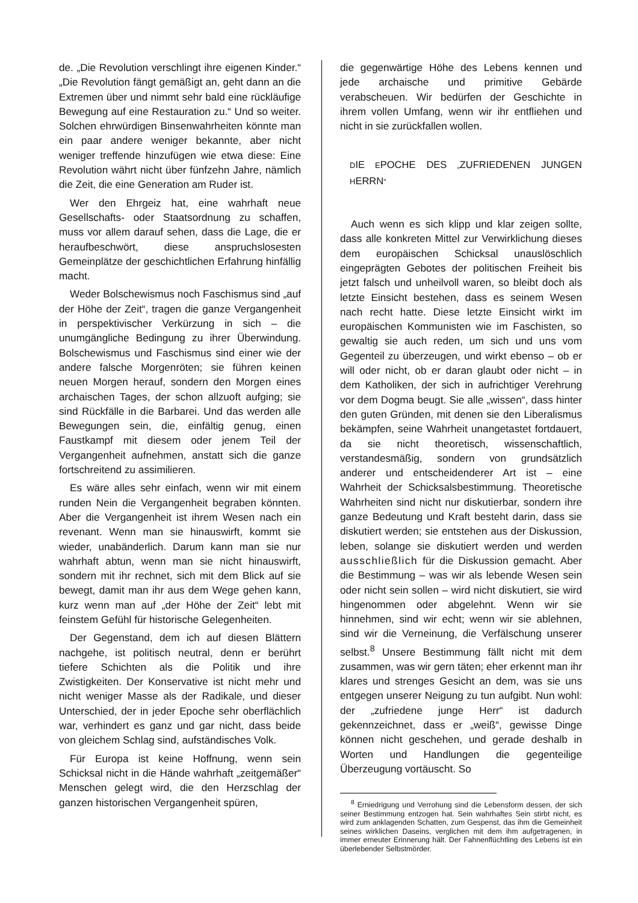de. „Die Revolution verschlingt ihre eigenen Kinder.“ „Die Revolution fängt gemäßigt an, geht dann an die Extremen über und nimmt sehr bald eine rückläufige Bewegung auf eine Restauration zu.“ Und so weiter. Solchen ehrwürdigen Binsenwahrheiten könnte man ein paar andere weniger bekannte, aber nicht weniger treffende hinzufügen wie etwa diese: Eine Revolution währt nicht über fünfzehn Jahre, nämlich die Zeit, die eine Generation am Ruder ist.
Wer den Ehrgeiz hat, eine wahrhaft neue Gesellschafts- oder Staatsordnung zu schaffen, muss vor allem darauf sehen, dass die Lage, die er heraufbeschwört, diese anspruchslosesten Gemeinplätze der geschichtlichen Erfahrung hinfällig macht.
Weder Bolschewismus noch Faschismus sind „auf der Höhe der Zeit“, tragen die ganze Vergangenheit in perspektivischer Verkürzung in sich – die unumgängliche Bedingung zu ihrer Überwindung. Bolschewismus und Faschismus sind einer wie der andere falsche Morgenröten; sie führen keinen neuen Morgen herauf, sondern den Morgen eines archaischen Tages, der schon allzuoft aufging; sie sind Rückfälle in die Barbarei. Und das werden alle Bewegungen sein, die, einfältig genug, einen Faustkampf mit diesem oder jenem Teil der Vergangenheit aufnehmen, anstatt sich die ganze fortschreitend zu assimilieren.
Es wäre alles sehr einfach, wenn wir mit einem runden Nein die Vergangenheit begraben könnten. Aber die Vergangenheit ist ihrem Wesen nach ein revenant. Wenn man sie hinauswirft, kommt sie wieder, unabänderlich. Darum kann man sie nur wahrhaft abtun, wenn man sie nicht hinauswirft, sondern mit ihr rechnet, sich mit dem Blick auf sie bewegt, damit man ihr aus dem Wege gehen kann, kurz wenn man auf „der Höhe der Zeit“ lebt mit feinstem Gefühl für historische Gelegenheiten.
Der Gegenstand, dem ich auf diesen Blättern nachgehe, ist politisch neutral, denn er berührt tiefere Schichten als die Politik und ihre Zwistigkeiten. Der Konservative ist nicht mehr und nicht weniger Masse als der Radikale, und dieser Unterschied, der in jeder Epoche sehr oberflächlich war, verhindert es ganz und gar nicht, dass beide von gleichem Schlag sind, aufständisches Volk.
Für Europa ist keine Hoffnung, wenn sein Schicksal nicht in die Hände wahrhaft „zeitgemäßer“ Menschen gelegt wird, die den Herzschlag der ganzen historischen Vergangenheit spüren,
die gegenwärtige Höhe des Lebens kennen und jede archaische und primitive Gebärde verabscheuen. Wir bedürfen der Geschichte in ihrem vollen Umfang, wenn wir ihr entfliehen und nicht in sie zurückfallen wollen.
DIE EPOCHE DES „ZUFRIEDENEN JUNGEN HERRN“
Auch wenn es sich klipp und klar zeigen sollte, dass alle konkreten Mittel zur Verwirklichung dieses dem europäischen Schicksal unauslöschlich eingeprägten Gebotes der politischen Freiheit bis jetzt falsch und unheilvoll waren, so bleibt doch als letzte Einsicht bestehen, dass es seinem Wesen nach recht hatte. Diese letzte Einsicht wirkt im europäischen Kommunisten wie im Faschisten, so gewaltig sie auch reden, um sich und uns vom Gegenteil zu überzeugen, und wirkt ebenso – ob er will oder nicht, ob er daran glaubt oder nicht – in dem Katholiken, der sich in aufrichtiger Verehrung vor dem Dogma beugt. Sie alle „wissen“, dass hinter den guten Gründen, mit denen sie den Liberalismus bekämpfen, seine Wahrheit unangetastet fortdauert, da sie nicht theoretisch, wissenschaftlich, verstandesmäßig, sondern von grundsätzlich anderer und entscheidenderer Art ist – eine Wahrheit der Schicksalsbestimmung. Theoretische Wahrheiten sind nicht nur diskutierbar, sondern ihre ganze Bedeutung und Kraft besteht darin, dass sie diskutiert werden; sie entstehen aus der Diskussion, leben, solange sie diskutiert werden und werden ausschließlich für die Diskussion gemacht. Aber die Bestimmung – was wir als lebende Wesen sein oder nicht sein sollen – wird nicht diskutiert, sie wird hingenommen oder abgelehnt. Wenn wir sie hinnehmen, sind wir echt; wenn wir sie ablehnen, sind wir die Verneinung, die Verfälschung unserer selbst.<sup>8</sup> Unsere Bestimmung fällt nicht mit dem zusammen, was wir gern täten; eher erkennt man ihr klares und strenges Gesicht an dem, was sie uns entgegen unserer Neigung zu tun aufgibt. Nun wohl: der „zufriedene junge Herr“ ist dadurch gekennzeichnet, dass er „weiß“, gewisse Dinge können nicht geschehen, und gerade deshalb in Worten und Handlungen die gegenteilige Überzeugung vortäuscht. So
<sup>8</sup> Erniedrigung und Verrohung sind die Lebensform dessen, der sich seiner Bestimmung entzogen hat. Sein wahrhaftes Sein stirbt nicht, es wird zum anklagenden Schatten, zum Gespenst, das ihm die Gemeinheit seines wirklichen Daseins, verglichen mit dem ihm aufgetragenen, in immer erneuter Erinnerung hält. Der Fahnenflüchtling des Lebens ist ein überlebender Selbstmörder.